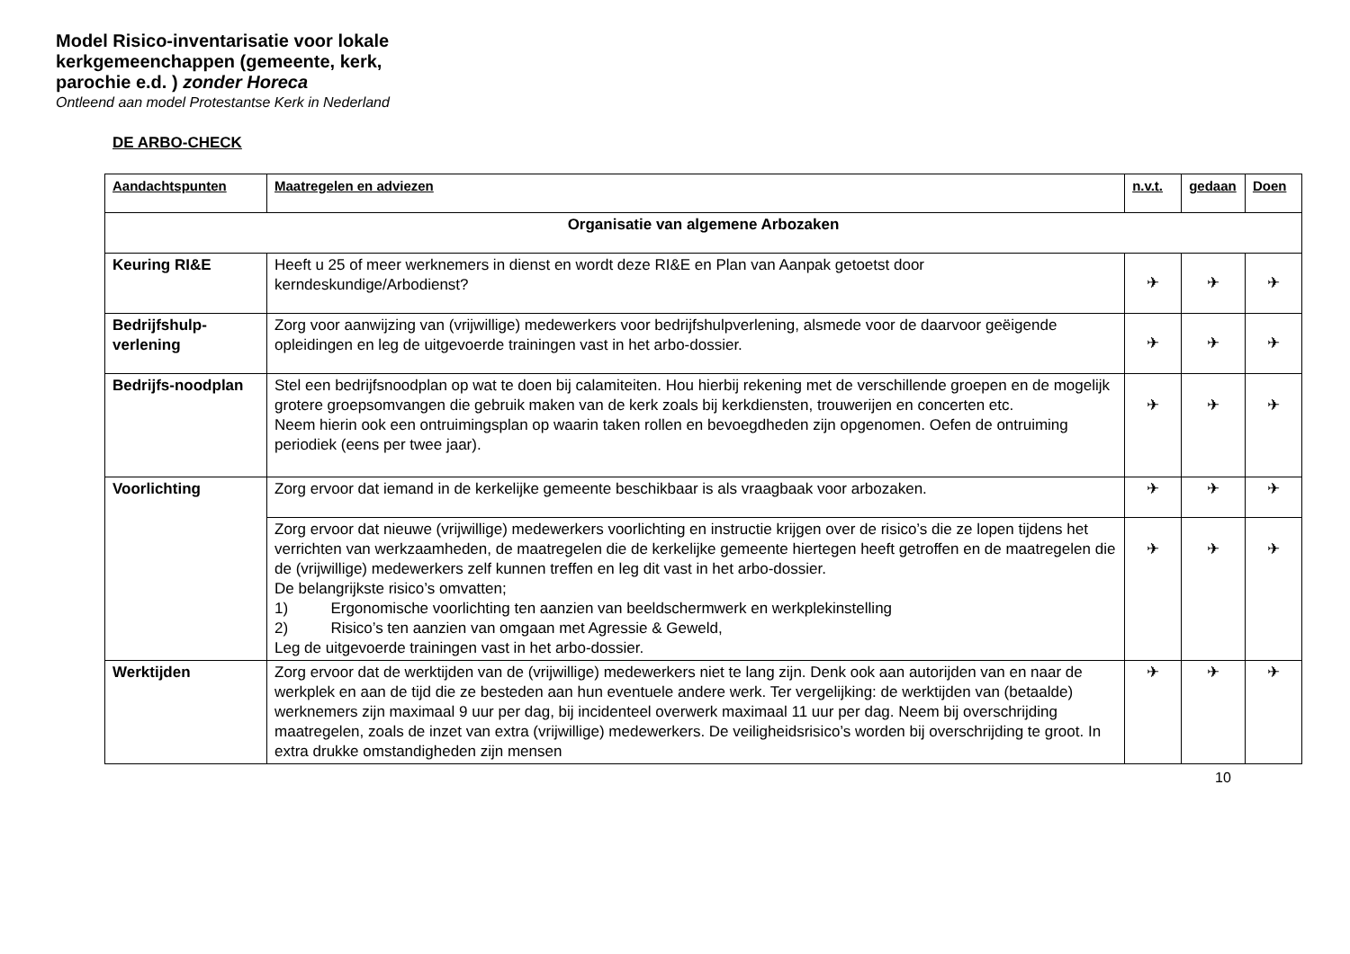Model Risico-inventarisatie voor lokale kerkgemeenchappen (gemeente, kerk, parochie e.d. ) zonder Horeca
Ontleend aan model Protestantse Kerk in Nederland
DE ARBO-CHECK
| Aandachtspunten | Maatregelen en adviezen | n.v.t. | gedaan | Doen |
| --- | --- | --- | --- | --- |
| Organisatie van algemene Arbozaken | | | | |
| Keuring RI&E | Heeft u 25 of meer werknemers in dienst en wordt deze RI&E en Plan van Aanpak getoetst door kerndeskundige/Arbodienst? | ✈ | ✈ | ✈ |
| Bedrijfshulp-verlening | Zorg voor aanwijzing van (vrijwillige) medewerkers voor bedrijfshulpverlening, alsmede voor de daarvoor geëigende opleidingen en leg de uitgevoerde trainingen vast in het arbo-dossier. | ✈ | ✈ | ✈ |
| Bedrijfs-noodplan | Stel een bedrijfsnoodplan op wat te doen bij calamiteiten. Hou hierbij rekening met de verschillende groepen en de mogelijk grotere groepsomvangen die gebruik maken van de kerk zoals bij kerkdiensten, trouwerijen en concerten etc. Neem hierin ook een ontruimingsplan op waarin taken rollen en bevoegdheden zijn opgenomen. Oefen de ontruiming periodiek (eens per twee jaar). | ✈ | ✈ | ✈ |
| Voorlichting | Zorg ervoor dat iemand in de kerkelijke gemeente beschikbaar is als vraagbaak voor arbozaken. | ✈ | ✈ | ✈ |
| | Zorg ervoor dat nieuwe (vrijwillige) medewerkers voorlichting en instructie krijgen over de risico’s die ze lopen tijdens het verrichten van werkzaamheden, de maatregelen die de kerkelijke gemeente hiertegen heeft getroffen en de maatregelen die de (vrijwillige) medewerkers zelf kunnen treffen en leg dit vast in het arbo-dossier. De belangrijkste risico’s omvatten; 1) Ergonomische voorlichting ten aanzien van beeldschermwerk en werkplekinstelling 2) Risico’s ten aanzien van omgaan met Agressie & Geweld, Leg de uitgevoerde trainingen vast in het arbo-dossier. | ✈ | ✈ | ✈ |
| Werktijden | Zorg ervoor dat de werktijden van de (vrijwillige) medewerkers niet te lang zijn. Denk ook aan autorijden van en naar de werkplek en aan de tijd die ze besteden aan hun eventuele andere werk. Ter vergelijking: de werktijden van (betaalde) werknemers zijn maximaal 9 uur per dag, bij incidenteel overwerk maximaal 11 uur per dag. Neem bij overschrijding maatregelen, zoals de inzet van extra (vrijwillige) medewerkers. De veiligheidsrisico’s worden bij overschrijding te groot. In extra drukke omstandigheden zijn mensen | ✈ | ✈ | ✈ |
10